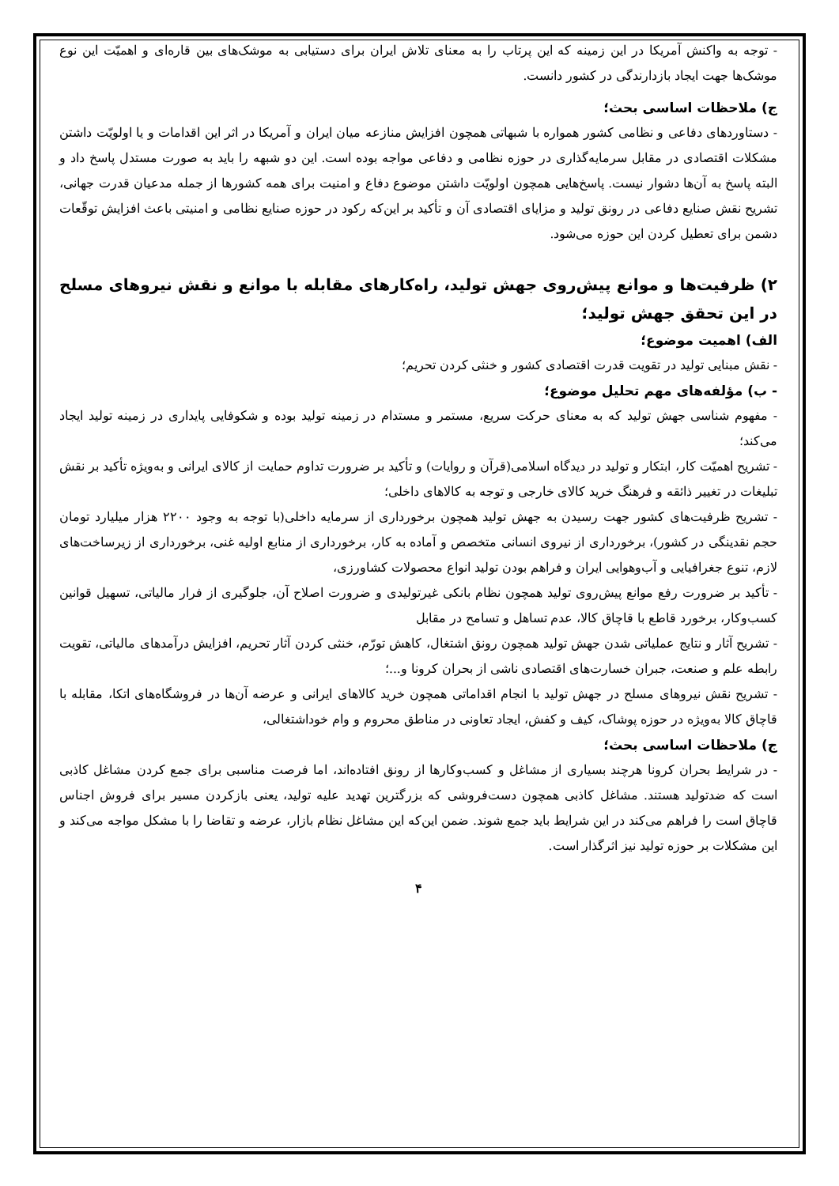- توجه به واکنش آمریکا در این زمینه که این پرتاب را به معنای تلاش ایران برای دستیابی به موشک‌های بین قاره‌ای و اهمیّت این نوع موشک‌ها جهت ایجاد بازدارندگی در کشور دانست.
ج) ملاحظات اساسی بحث؛
- دستاوردهای دفاعی و نظامی کشور همواره با شبهاتی همچون افزایش منازعه میان ایران و آمریکا در اثر این اقدامات و یا اولویّت داشتن مشکلات اقتصادی در مقابل سرمایه‌گذاری در حوزه نظامی و دفاعی مواجه بوده است. این دو شبهه را باید به صورت مستدل پاسخ داد و البته پاسخ به آن‌ها دشوار نیست. پاسخ‌هایی همچون اولویّت داشتن موضوع دفاع و امنیت برای همه کشورها از جمله مدعیان قدرت جهانی، تشریح نقش صنایع دفاعی در رونق تولید و مزایای اقتصادی آن و تأکید بر این‌که رکود در حوزه صنایع نظامی و امنیتی باعث افزایش توقّعات دشمن برای تعطیل کردن این حوزه می‌شود.
۲) ظرفیت‌ها و موانع پیش‌روی جهش تولید، راه‌کارهای مقابله با موانع و نقش نیروهای مسلح در این تحقق جهش تولید؛
الف) اهمیت موضوع؛
- نقش مبنایی تولید در تقویت قدرت اقتصادی کشور و خنثی کردن تحریم؛
- ب) مؤلفه‌های مهم تحلیل موضوع؛
- مفهوم شناسی جهش تولید که به معنای حرکت سریع، مستمر و مستدام در زمینه تولید بوده و شکوفایی پایداری در زمینه تولید ایجاد می‌کند؛
- تشریح اهمیّت کار، ابتکار و تولید در دیدگاه اسلامی(قرآن و روایات) و تأکید بر ضرورت تداوم حمایت از کالای ایرانی و به‌ویژه تأکید بر نقش تبلیغات در تغییر ذائقه و فرهنگ خرید کالای خارجی و توجه به کالاهای داخلی؛
- تشریح ظرفیت‌های کشور جهت رسیدن به جهش تولید همچون برخورداری از سرمایه داخلی(با توجه به وجود ۲۲۰۰ هزار میلیارد تومان حجم نقدینگی در کشور)، برخورداری از نیروی انسانی متخصص و آماده به کار، برخورداری از منابع اولیه غنی، برخورداری از زیرساخت‌های لازم، تنوع جغرافیایی و آب‌وهوایی ایران و فراهم بودن تولید انواع محصولات کشاورزی،
- تأکید بر ضرورت رفع موانع پیش‌روی تولید همچون نظام بانکی غیرتولیدی و ضرورت اصلاح آن، جلوگیری از فرار مالیاتی، تسهیل قوانین کسب‌وکار، برخورد قاطع با قاچاق کالا، عدم تساهل و تسامح در مقابل
- تشریح آثار و نتایج عملیاتی شدن جهش تولید همچون رونق اشتغال، کاهش تورّم، خنثی کردن آثار تحریم، افزایش درآمدهای مالیاتی، تقویت رابطه علم و صنعت، جبران خسارت‌های اقتصادی ناشی از بحران کرونا و...؛
- تشریح نقش نیروهای مسلح در جهش تولید با انجام اقداماتی همچون خرید کالاهای ایرانی و عرضه آن‌ها در فروشگاه‌های اتکا، مقابله با قاچاق کالا به‌ویژه در حوزه پوشاک، کیف و کفش، ایجاد تعاونی در مناطق محروم و وام خوداشتغالی،
ج) ملاحظات اساسی بحث؛
- در شرایط بحران کرونا هرچند بسیاری از مشاغل و کسب‌وکارها از رونق افتاده‌اند، اما فرصت مناسبی برای جمع کردن مشاغل کاذبی است که ضدتولید هستند. مشاغل کاذبی همچون دست‌فروشی که بزرگترین تهدید علیه تولید، یعنی بازکردن مسیر برای فروش اجناس قاچاق است را فراهم می‌کند در این شرایط باید جمع شوند. ضمن این‌که این مشاغل نظام بازار، عرضه و تقاضا را با مشکل مواجه می‌کند و این مشکلات بر حوزه تولید نیز اثرگذار است.
۴